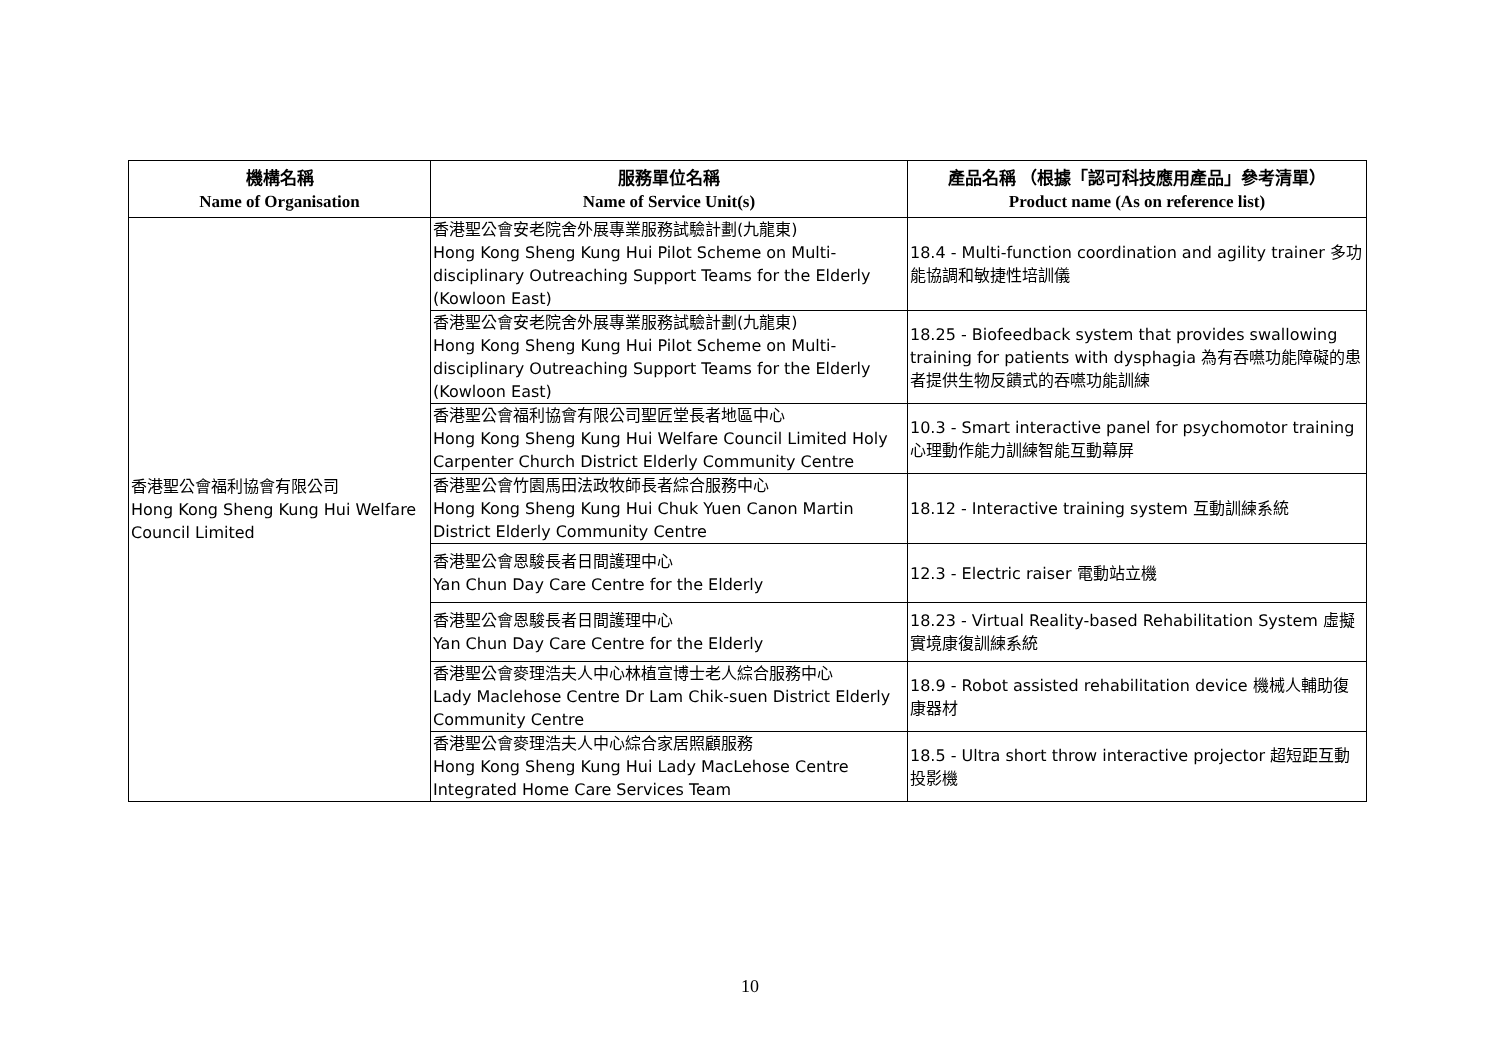| 機構名稱 Name of Organisation | 服務單位名稱 Name of Service Unit(s) | 產品名稱 （根據「認可科技應用產品」參考清單） Product name (As on reference list) |
| --- | --- | --- |
| 香港聖公會福利協會有限公司 Hong Kong Sheng Kung Hui Welfare Council Limited | 香港聖公會安老院舍外展專業服務試驗計劃(九龍東) Hong Kong Sheng Kung Hui Pilot Scheme on Multi-disciplinary Outreaching Support Teams for the Elderly (Kowloon East) | 18.4 - Multi-function coordination and agility trainer 多功能協調和敏捷性培訓儀 |
| | 香港聖公會安老院舍外展專業服務試驗計劃(九龍東) Hong Kong Sheng Kung Hui Pilot Scheme on Multi-disciplinary Outreaching Support Teams for the Elderly (Kowloon East) | 18.25 - Biofeedback system that provides swallowing training for patients with dysphagia 為有吞嚥功能障礙的患者提供生物反饋式的吞嚥功能訓練 |
| | 香港聖公會福利協會有限公司聖匠堂長者地區中心 Hong Kong Sheng Kung Hui Welfare Council Limited Holy Carpenter Church District Elderly Community Centre | 10.3 - Smart interactive panel for psychomotor training 心理動作能力訓練智能互動幕屏 |
| | 香港聖公會竹園馬田法政牧師長者綜合服務中心 Hong Kong Sheng Kung Hui Chuk Yuen Canon Martin District Elderly Community Centre | 18.12 - Interactive training system 互動訓練系統 |
| | 香港聖公會恩駿長者日間護理中心 Yan Chun Day Care Centre for the Elderly | 12.3 - Electric raiser 電動站立機 |
| | 香港聖公會恩駿長者日間護理中心 Yan Chun Day Care Centre for the Elderly | 18.23 - Virtual Reality-based Rehabilitation System 虛擬實境康復訓練系統 |
| | 香港聖公會麥理浩夫人中心林植宣博士老人綜合服務中心 Lady Maclehose Centre Dr Lam Chik-suen District Elderly Community Centre | 18.9 - Robot assisted rehabilitation device 機械人輔助復康器材 |
| | 香港聖公會麥理浩夫人中心綜合家居照顧服務 Hong Kong Sheng Kung Hui Lady MacLehose Centre Integrated Home Care Services Team | 18.5 - Ultra short throw interactive projector 超短距互動投影機 |
10